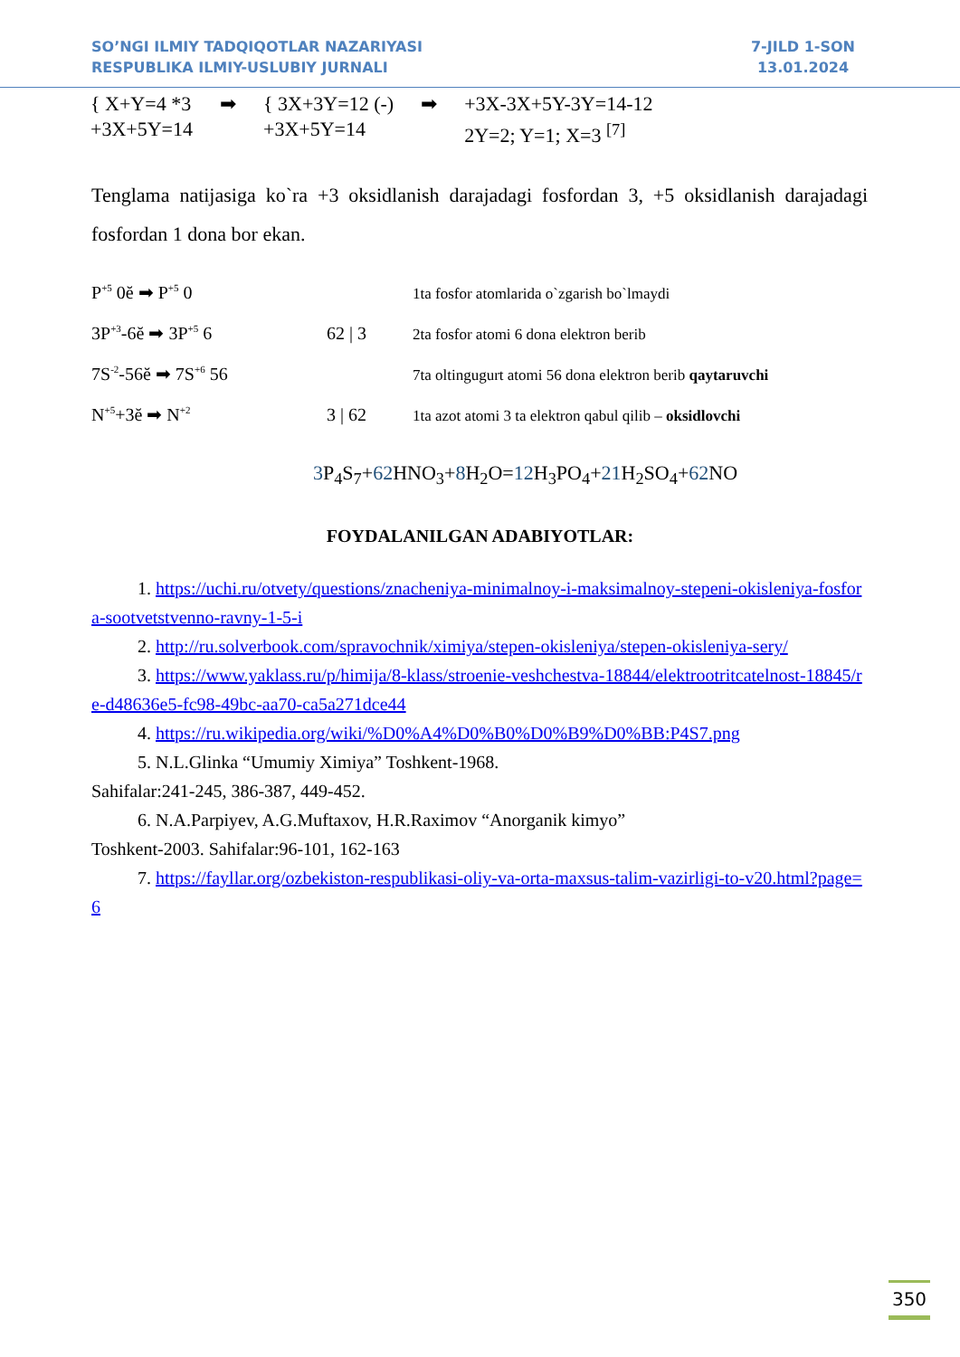SO’NGI ILMIY TADQIQOTLAR NAZARIYASI
RESPUBLIKA ILMIY-USLUBIY JURNALI
7-JILD 1-SON
13.01.2024
{ X+Y=4 *3
+3X+5Y=14
➡ { 3X+3Y=12 (-)
+3X+5Y=14
➡ +3X-3X+5Y-3Y=14-12
2Y=2; Y=1; X=3 <sup>[7]</sup>
Tenglama natijasiga ko`ra +3 oksidlanish darajadagi fosfordan 3, +5 oksidlanish darajadagi fosfordan 1 dona bor ekan.
P<sup>+5</sup> 0ĕ ➡ P<sup>+5</sup> 0 1ta fosfor atomlarida o`zgarish bo`lmaydi
3P<sup>+3</sup>-6ĕ ➡ 3P<sup>+5</sup> 6 62 | 3 2ta fosfor atomi 6 dona elektron berib
7S<sup>-2</sup>-56ĕ ➡ 7S<sup>+6</sup> 56 7ta oltingugurt atomi 56 dona elektron berib qaytaruvchi
N<sup>+5</sup>+3ĕ ➡ N<sup>+2</sup> 3 | 62 1ta azot atomi 3 ta elektron qabul qilib – oksidlovchi
3 P<sub>4</sub>S<sub>7</sub>+62 HNO<sub>3</sub>+8 H<sub>2</sub>O=12 H<sub>3</sub>PO<sub>4</sub>+21 H<sub>2</sub>SO<sub>4</sub>+62 NO
FOYDALANILGAN ADABIYOTLAR:
1. https://uchi.ru/otvety/questions/znacheniya-minimalnoy-i-maksimalnoy-stepeni-okisleniya-fosfora-sootvetstvenno-ravny-1-5-i
2. http://ru.solverbook.com/spravochnik/ximiya/stepen-okisleniya/stepen-okisleniya-sery/
3. https://www.yaklass.ru/p/himija/8-klass/stroenie-veshchestva-18844/elektrootritcatelnost-18845/re-d48636e5-fc98-49bc-aa70-ca5a271dce44
4. https://ru.wikipedia.org/wiki/%D0%A4%D0%B0%D0%B9%D0%BB:P4S7.png
5. N.L.Glinka “Umumiy Ximiya” Toshkent-1968.
Sahifalar:241-245, 386-387, 449-452.
6. N.A.Parpiyev, A.G.Muftaxov, H.R.Raximov “Anorganik kimyo”
Toshkent-2003. Sahifalar:96-101, 162-163
7. https://fayllar.org/ozbekiston-respublikasi-oliy-va-orta-maxsus-talim-vazirligi-to-v20.html?page=6
350